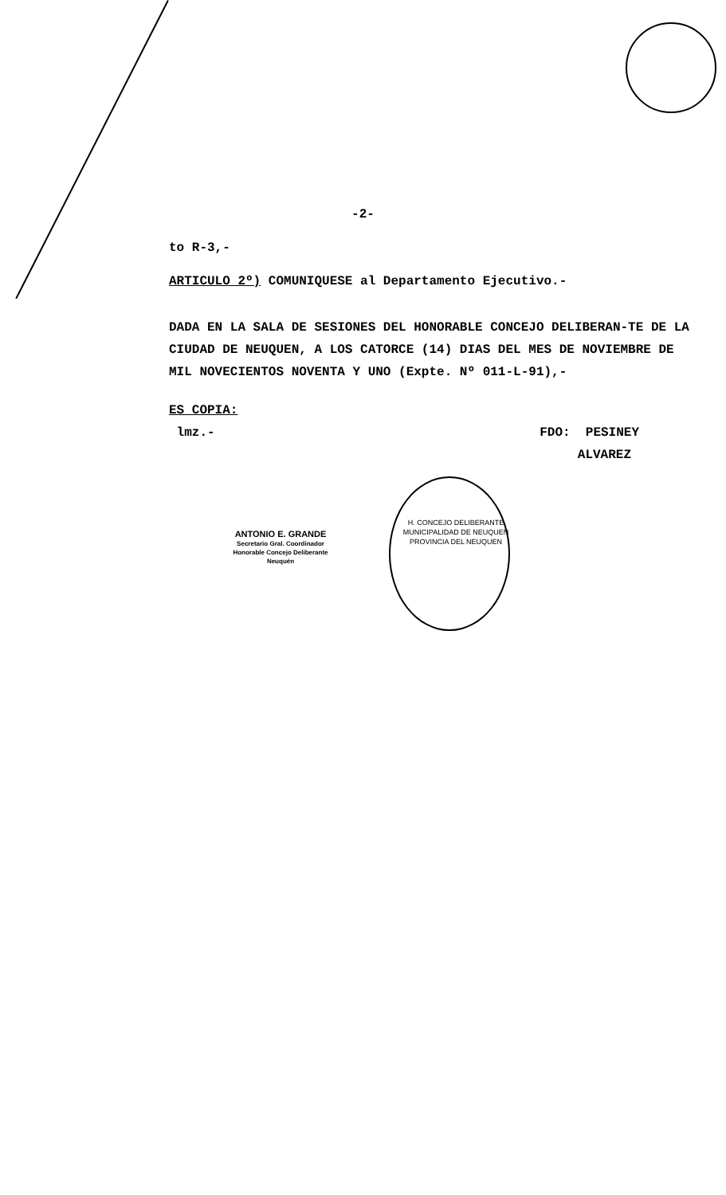-2-
to R-3,-
ARTICULO 2º) COMUNIQUESE al Departamento Ejecutivo.-
DADA EN LA SALA DE SESIONES DEL HONORABLE CONCEJO DELIBERAN-TE DE LA CIUDAD DE NEUQUEN, A LOS CATORCE (14) DIAS DEL MES DE NOVIEMBRE DE MIL NOVECIENTOS NOVENTA Y UNO (Expte. Nº 011-L-91),-
ES COPIA:
lmz.- FDO: PESINEY
ALVAREZ
ANTONIO E. GRANDE
Secretario Gral. Coordinador
Honorable Concejo Deliberante
Neuquén
H. CONCEJO DELIBERANTE
MUNICIPALIDAD DE NEUQUEN
PROVINCIA DEL NEUQUEN